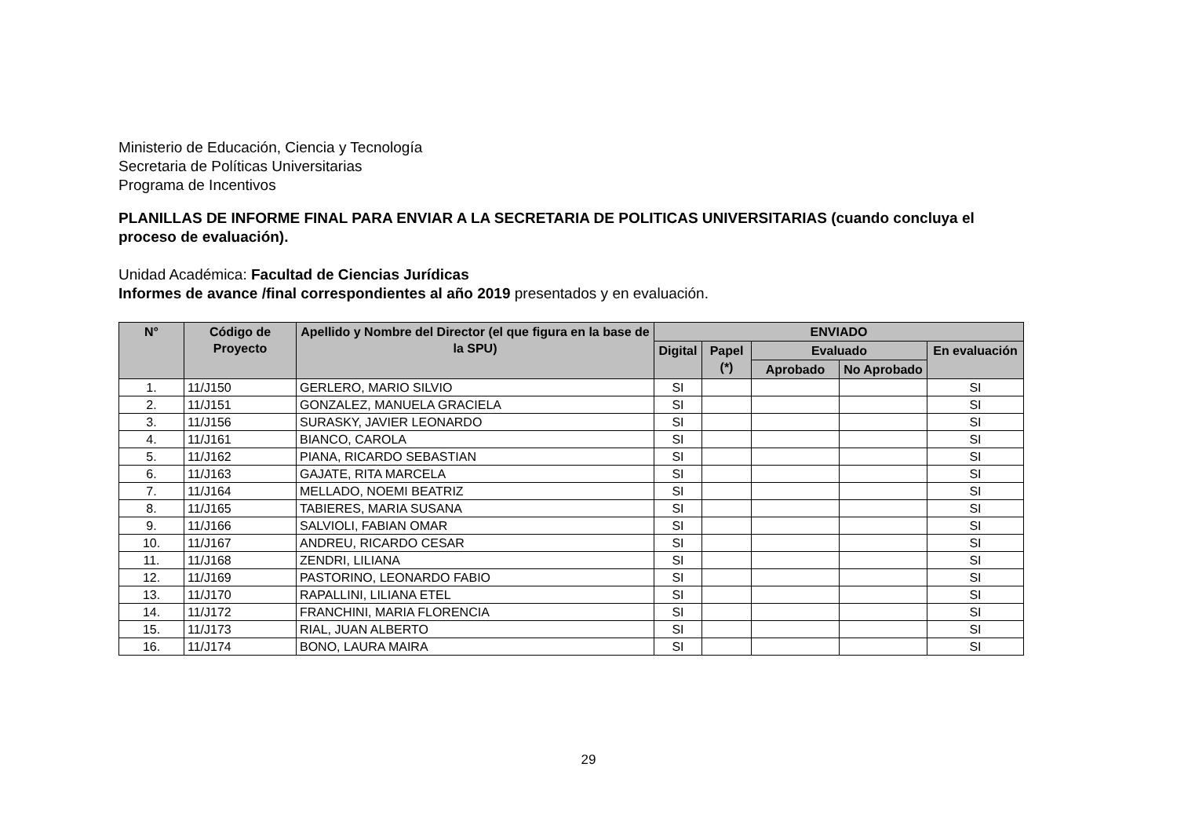Ministerio de Educación, Ciencia y Tecnología
Secretaria de Políticas Universitarias
Programa de Incentivos
PLANILLAS DE INFORME FINAL PARA ENVIAR A LA SECRETARIA DE POLITICAS UNIVERSITARIAS (cuando concluya el proceso de evaluación).
Unidad Académica: Facultad de Ciencias Jurídicas
Informes de avance /final correspondientes al año 2019 presentados y en evaluación.
| N° | Código de Proyecto | Apellido y Nombre del Director (el que figura en la base de la SPU) | ENVIADO | | | | |
| --- | --- | --- | --- | --- | --- | --- | --- |
| | | | Digital | Papel (*) | Evaluado | | En evaluación |
| | | | | | Aprobado | No Aprobado | |
| 1. | 11/J150 | GERLERO, MARIO SILVIO | SI | | | | SI |
| 2. | 11/J151 | GONZALEZ, MANUELA GRACIELA | SI | | | | SI |
| 3. | 11/J156 | SURASKY, JAVIER LEONARDO | SI | | | | SI |
| 4. | 11/J161 | BIANCO, CAROLA | SI | | | | SI |
| 5. | 11/J162 | PIANA, RICARDO SEBASTIAN | SI | | | | SI |
| 6. | 11/J163 | GAJATE, RITA MARCELA | SI | | | | SI |
| 7. | 11/J164 | MELLADO, NOEMI BEATRIZ | SI | | | | SI |
| 8. | 11/J165 | TABIERES, MARIA SUSANA | SI | | | | SI |
| 9. | 11/J166 | SALVIOLI, FABIAN OMAR | SI | | | | SI |
| 10. | 11/J167 | ANDREU, RICARDO CESAR | SI | | | | SI |
| 11. | 11/J168 | ZENDRI, LILIANA | SI | | | | SI |
| 12. | 11/J169 | PASTORINO, LEONARDO FABIO | SI | | | | SI |
| 13. | 11/J170 | RAPALLINI, LILIANA ETEL | SI | | | | SI |
| 14. | 11/J172 | FRANCHINI, MARIA FLORENCIA | SI | | | | SI |
| 15. | 11/J173 | RIAL, JUAN ALBERTO | SI | | | | SI |
| 16. | 11/J174 | BONO, LAURA MAIRA | SI | | | | SI |
29